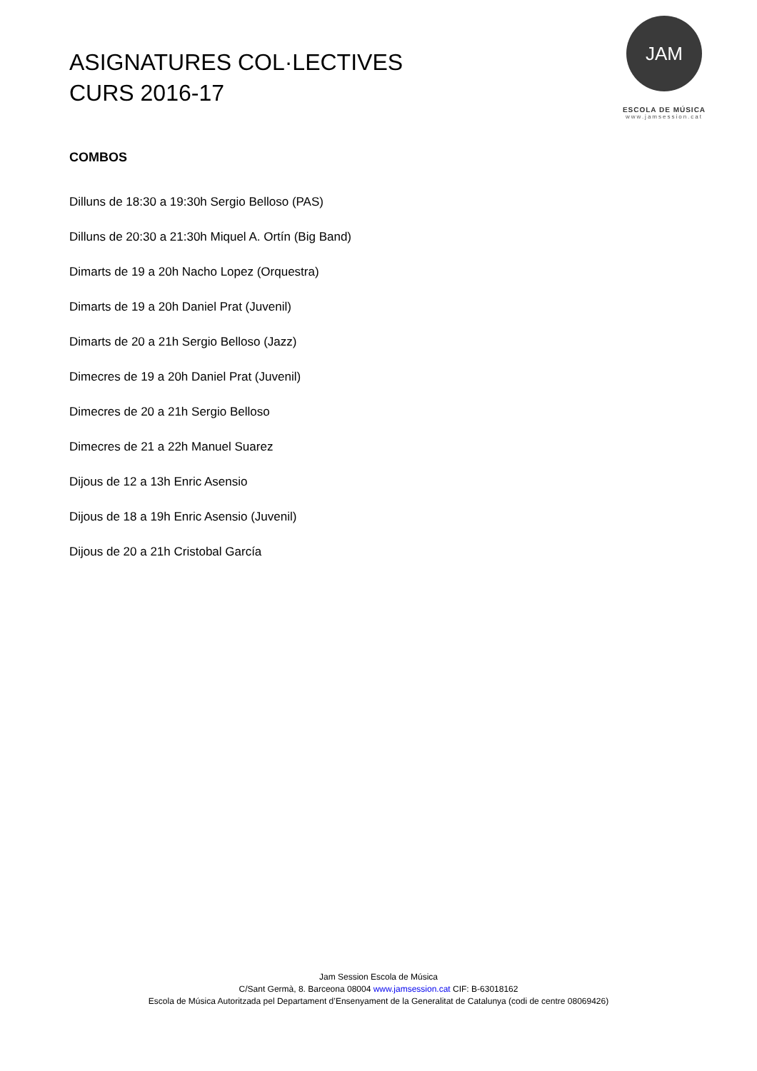ASIGNATURES COL·LECTIVES
CURS 2016-17
JAM
ESCOLA DE MÚSICA
www.jamsession.cat
COMBOS
Dilluns de 18:30 a 19:30h Sergio Belloso (PAS)
Dilluns de 20:30 a 21:30h Miquel A. Ortín (Big Band)
Dimarts de 19 a 20h Nacho Lopez (Orquestra)
Dimarts de 19 a 20h Daniel Prat (Juvenil)
Dimarts de 20 a 21h Sergio Belloso (Jazz)
Dimecres de 19 a 20h Daniel Prat (Juvenil)
Dimecres de 20 a 21h Sergio Belloso
Dimecres de 21 a 22h Manuel Suarez
Dijous de 12 a 13h Enric Asensio
Dijous de 18 a 19h Enric Asensio (Juvenil)
Dijous de 20 a 21h Cristobal García
Jam Session Escola de Música
C/Sant Germà, 8. Barceona 08004 www.jamsession.cat CIF: B-63018162
Escola de Música Autoritzada pel Departament d’Ensenyament de la Generalitat de Catalunya (codi de centre 08069426)